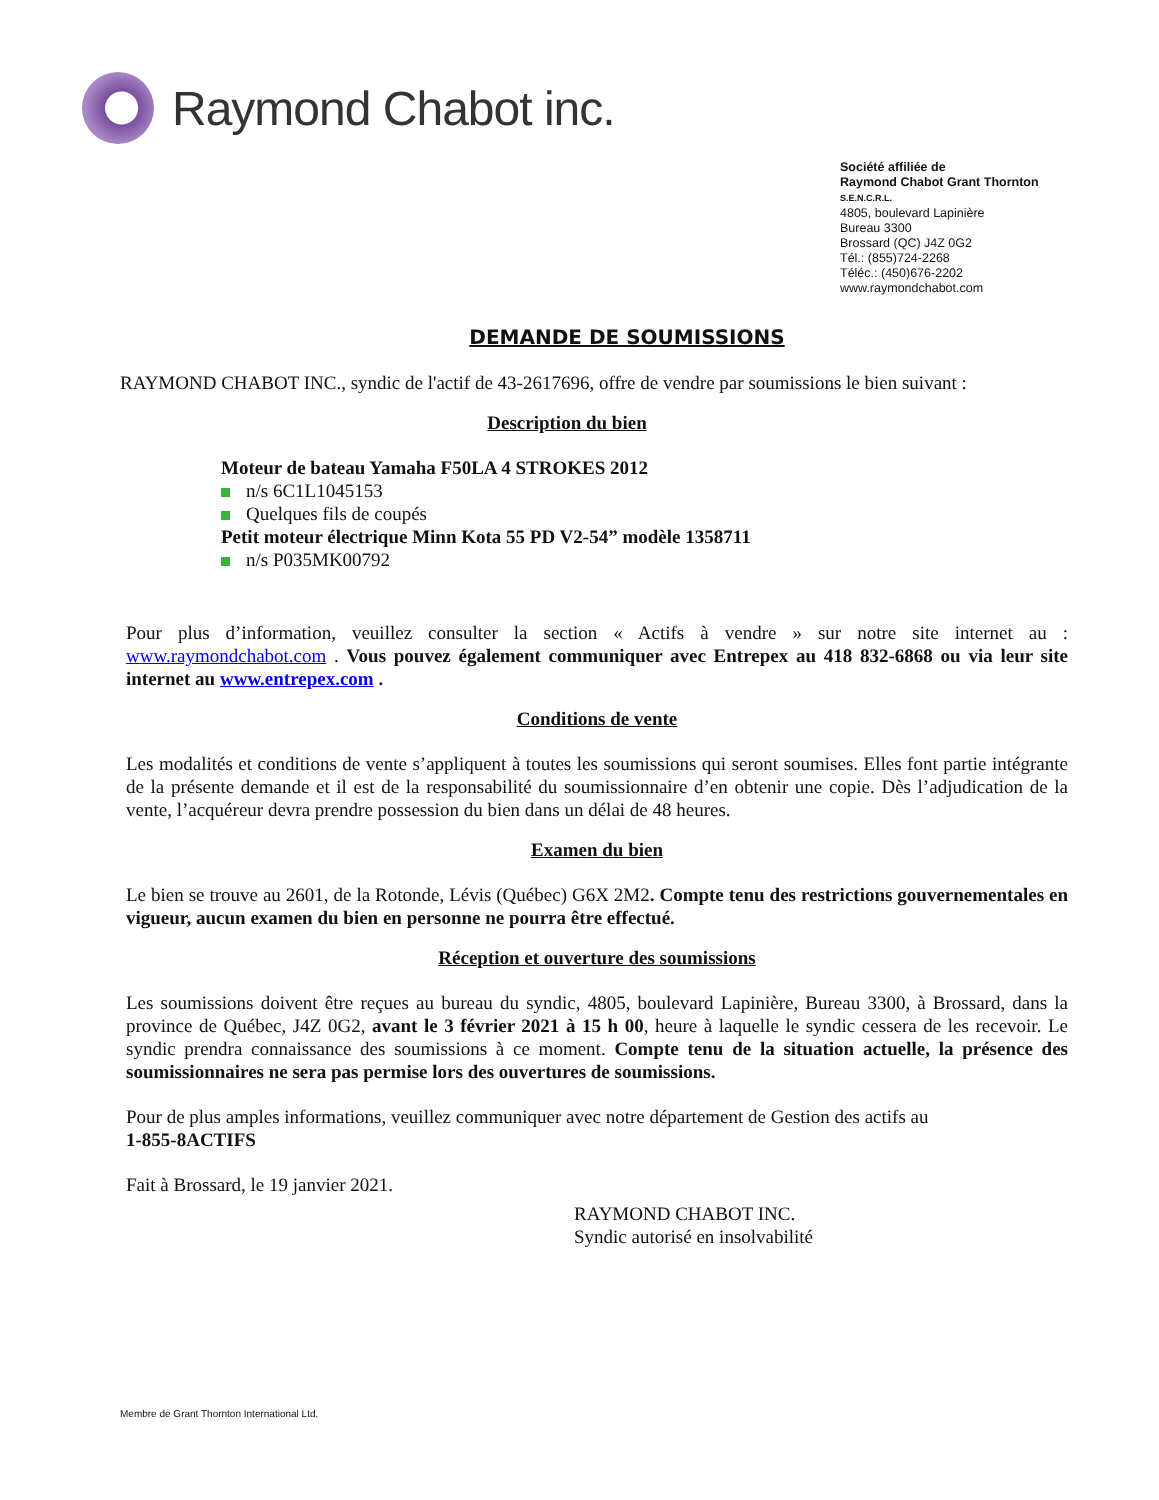Raymond Chabot inc.
Société affiliée de
Raymond Chabot Grant Thornton
S.E.N.C.R.L.
4805, boulevard Lapinière
Bureau 3300
Brossard (QC) J4Z 0G2
Tél.: (855)724-2268
Téléc.: (450)676-2202
www.raymondchabot.com
DEMANDE DE SOUMISSIONS
RAYMOND CHABOT INC., syndic de l'actif de 43-2617696, offre de vendre par soumissions le bien suivant :
Description du bien
Moteur de bateau Yamaha F50LA 4 STROKES 2012
n/s 6C1L1045153
Quelques fils de coupés
Petit moteur électrique Minn Kota 55 PD V2-54” modèle 1358711
n/s P035MK00792
Pour plus d’information, veuillez consulter la section « Actifs à vendre » sur notre site internet au : www.raymondchabot.com . Vous pouvez également communiquer avec Entrepex au 418 832-6868 ou via leur site internet au www.entrepex.com .
Conditions de vente
Les modalités et conditions de vente s’appliquent à toutes les soumissions qui seront soumises. Elles font partie intégrante de la présente demande et il est de la responsabilité du soumissionnaire d’en obtenir une copie. Dès l’adjudication de la vente, l’acquéreur devra prendre possession du bien dans un délai de 48 heures.
Examen du bien
Le bien se trouve au 2601, de la Rotonde, Lévis (Québec) G6X 2M2. Compte tenu des restrictions gouvernementales en vigueur, aucun examen du bien en personne ne pourra être effectué.
Réception et ouverture des soumissions
Les soumissions doivent être reçues au bureau du syndic, 4805, boulevard Lapinière, Bureau 3300, à Brossard, dans la province de Québec, J4Z 0G2, avant le 3 février 2021 à 15 h 00, heure à laquelle le syndic cessera de les recevoir. Le syndic prendra connaissance des soumissions à ce moment. Compte tenu de la situation actuelle, la présence des soumissionnaires ne sera pas permise lors des ouvertures de soumissions.
Pour de plus amples informations, veuillez communiquer avec notre département de Gestion des actifs au
1-855-8ACTIFS
Fait à Brossard, le 19 janvier 2021.
RAYMOND CHABOT INC.
Syndic autorisé en insolvabilité
Membre de Grant Thornton International Ltd.